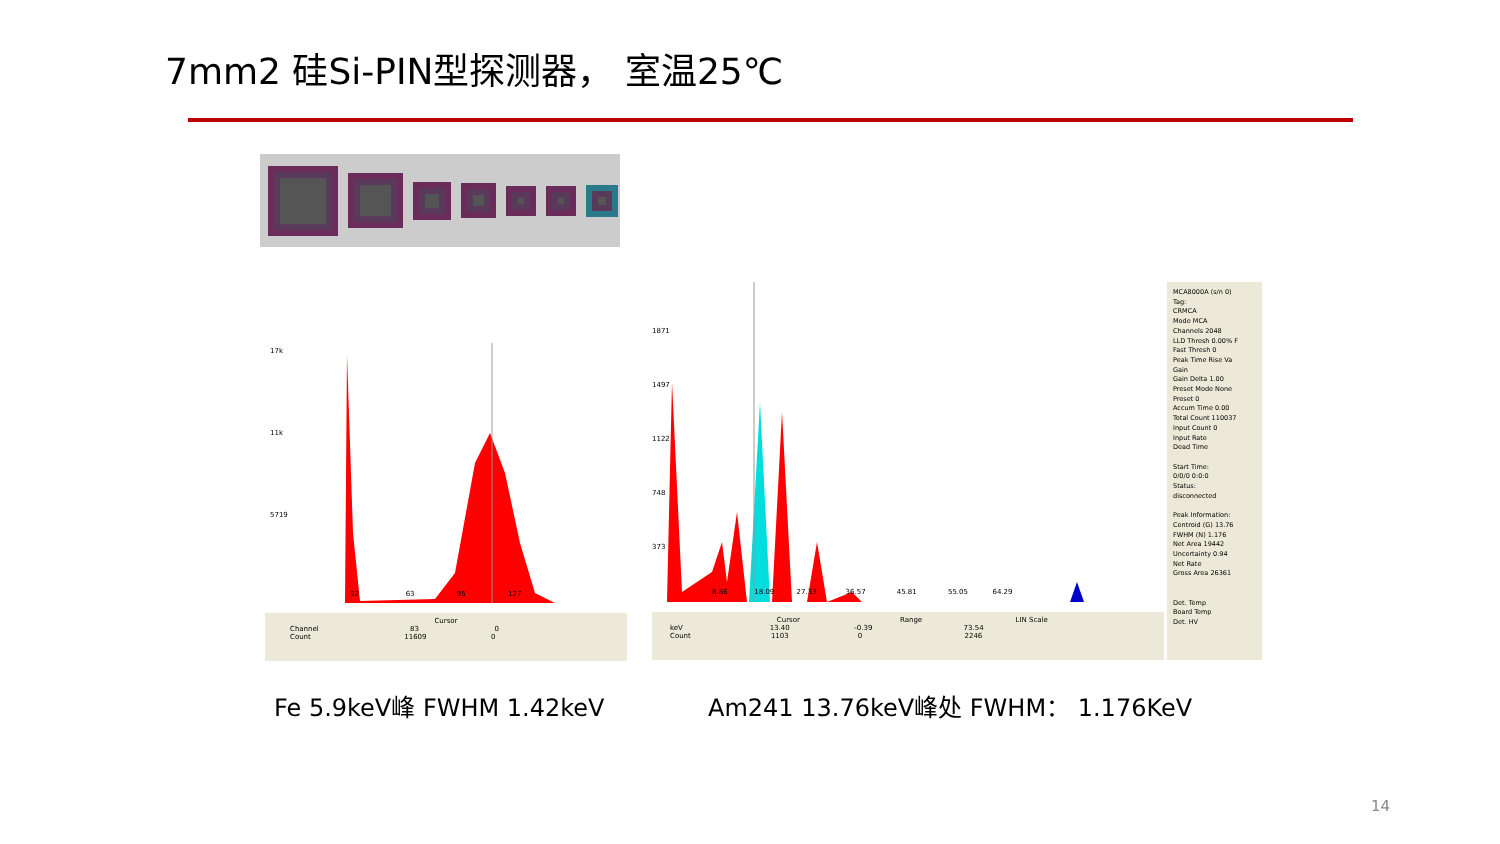7mm2 硅Si-PIN型探测器， 室温25℃
17k
11k
5719
32 63 95 127
Cursor
Channel 83 0
Count 11609 0
1871
1497
1122
748
373
8.86 18.09 27.33 36.57 45.81 55.05 64.29
Cursor Range LIN Scale
keV 13.40 -0.39 73.54
Count 1103 0 2246
MCA8000A (s/n 0)
Tag:
CRMCA
Mode MCA
Channels 2048
LLD Thresh 0.00% F
Fast Thresh 0
Peak Time Rise Va
Gain
Gain Delta 1.00
Preset Mode None
Preset 0
Accum Time 0.00
Total Count 110037
Input Count 0
Input Rate
Dead Time
Start Time:
0/0/0 0:0:0
Status:
disconnected
Peak Information:
Centroid (G) 13.76
FWHM (N) 1.176
Net Area 19442
Uncertainty 0.94
Net Rate
Gross Area 26361
Det. Temp
Board Temp
Det. HV
Fe 5.9keV峰 FWHM 1.42keV
Am241 13.76keV峰处 FWHM： 1.176KeV
14